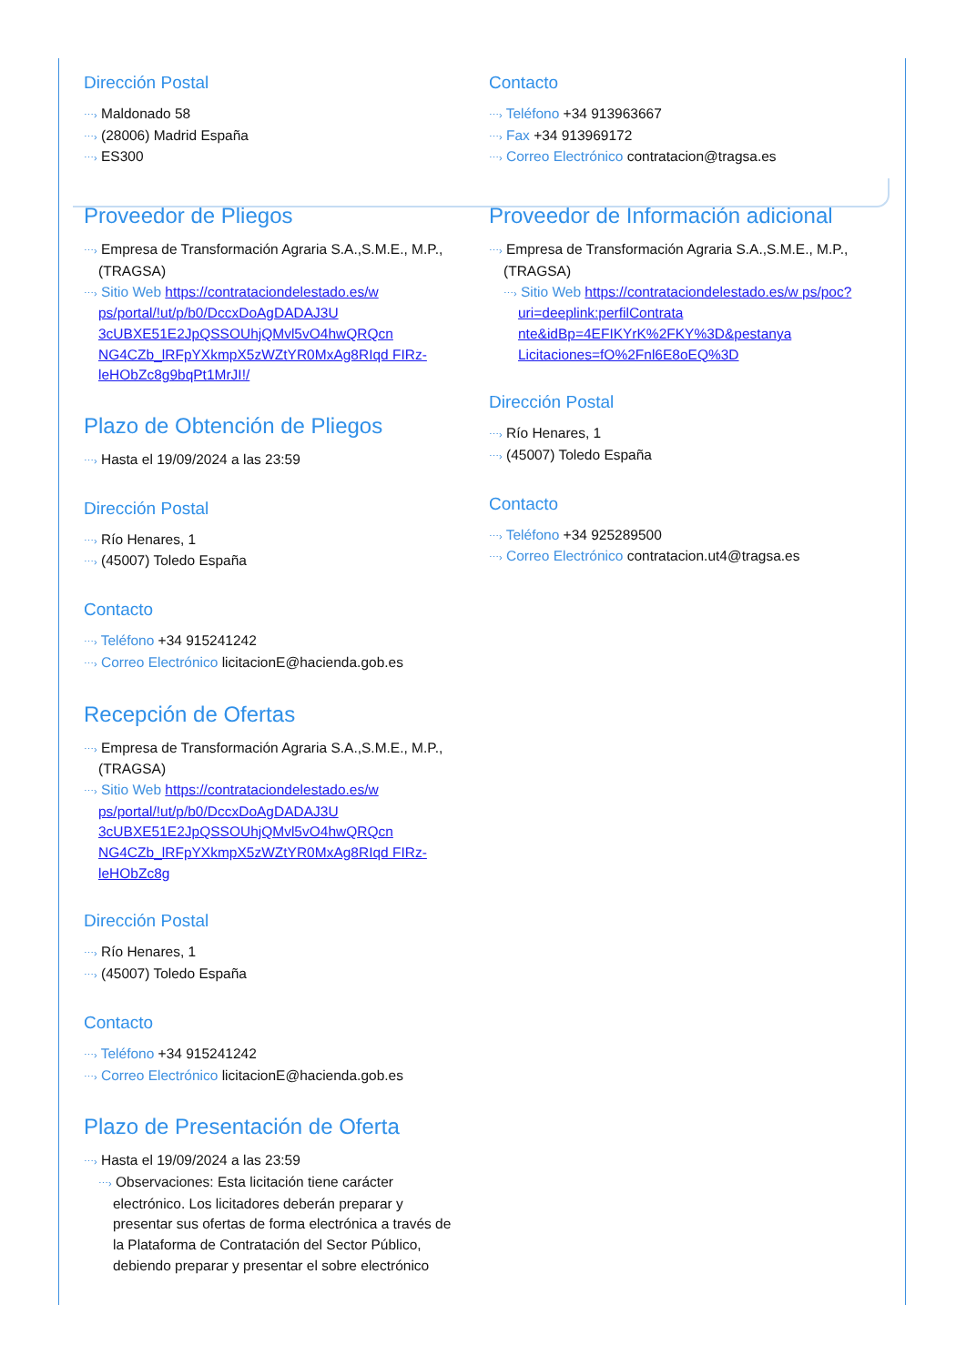Dirección Postal
⋯› Maldonado 58
⋯› (28006) Madrid España
⋯› ES300
Contacto
⋯› Teléfono +34 913963667
⋯› Fax +34 913969172
⋯› Correo Electrónico contratacion@tragsa.es
Proveedor de Pliegos
⋯› Empresa de Transformación Agraria S.A.,S.M.E., M.P., (TRAGSA)
⋯› Sitio Web https://contrataciondelestado.es/w ps/portal/!ut/p/b0/DccxDoAgDADAJ3U 3cUBXE51E2JpQSSOUhjQMvl5vO4hwQRQcn NG4CZb_lRFpYXkmpX5zWZtYR0MxAg8RIqd FIRz-leHObZc8g9bqPt1MrJI!/
Plazo de Obtención de Pliegos
⋯› Hasta el 19/09/2024 a las 23:59
Dirección Postal
⋯› Río Henares, 1
⋯› (45007) Toledo España
Contacto
⋯› Teléfono +34 915241242
⋯› Correo Electrónico licitacionE@hacienda.gob.es
Recepción de Ofertas
⋯› Empresa de Transformación Agraria S.A.,S.M.E., M.P., (TRAGSA)
⋯› Sitio Web https://contrataciondelestado.es/w ps/portal/!ut/p/b0/DccxDoAgDADAJ3U 3cUBXE51E2JpQSSOUhjQMvl5vO4hwQRQcn NG4CZb_lRFpYXkmpX5zWZtYR0MxAg8RIqd FIRz-leHObZc8g
Dirección Postal
⋯› Río Henares, 1
⋯› (45007) Toledo España
Contacto
⋯› Teléfono +34 915241242
⋯› Correo Electrónico licitacionE@hacienda.gob.es
Plazo de Presentación de Oferta
⋯› Hasta el 19/09/2024 a las 23:59
⋯› Observaciones: Esta licitación tiene carácter electrónico. Los licitadores deberán preparar y presentar sus ofertas de forma electrónica a través de la Plataforma de Contratación del Sector Público, debiendo preparar y presentar el sobre electrónico
Proveedor de Información adicional
⋯› Empresa de Transformación Agraria S.A.,S.M.E., M.P., (TRAGSA)
⋯› Sitio Web https://contrataciondelestado.es/w ps/poc?uri=deeplink:perfilContrata nte&idBp=4EFIKYrK%2FKY%3D&pestanya Licitaciones=fO%2Fnl6E8oEQ%3D
Dirección Postal
⋯› Río Henares, 1
⋯› (45007) Toledo España
Contacto
⋯› Teléfono +34 925289500
⋯› Correo Electrónico contratacion.ut4@tragsa.es